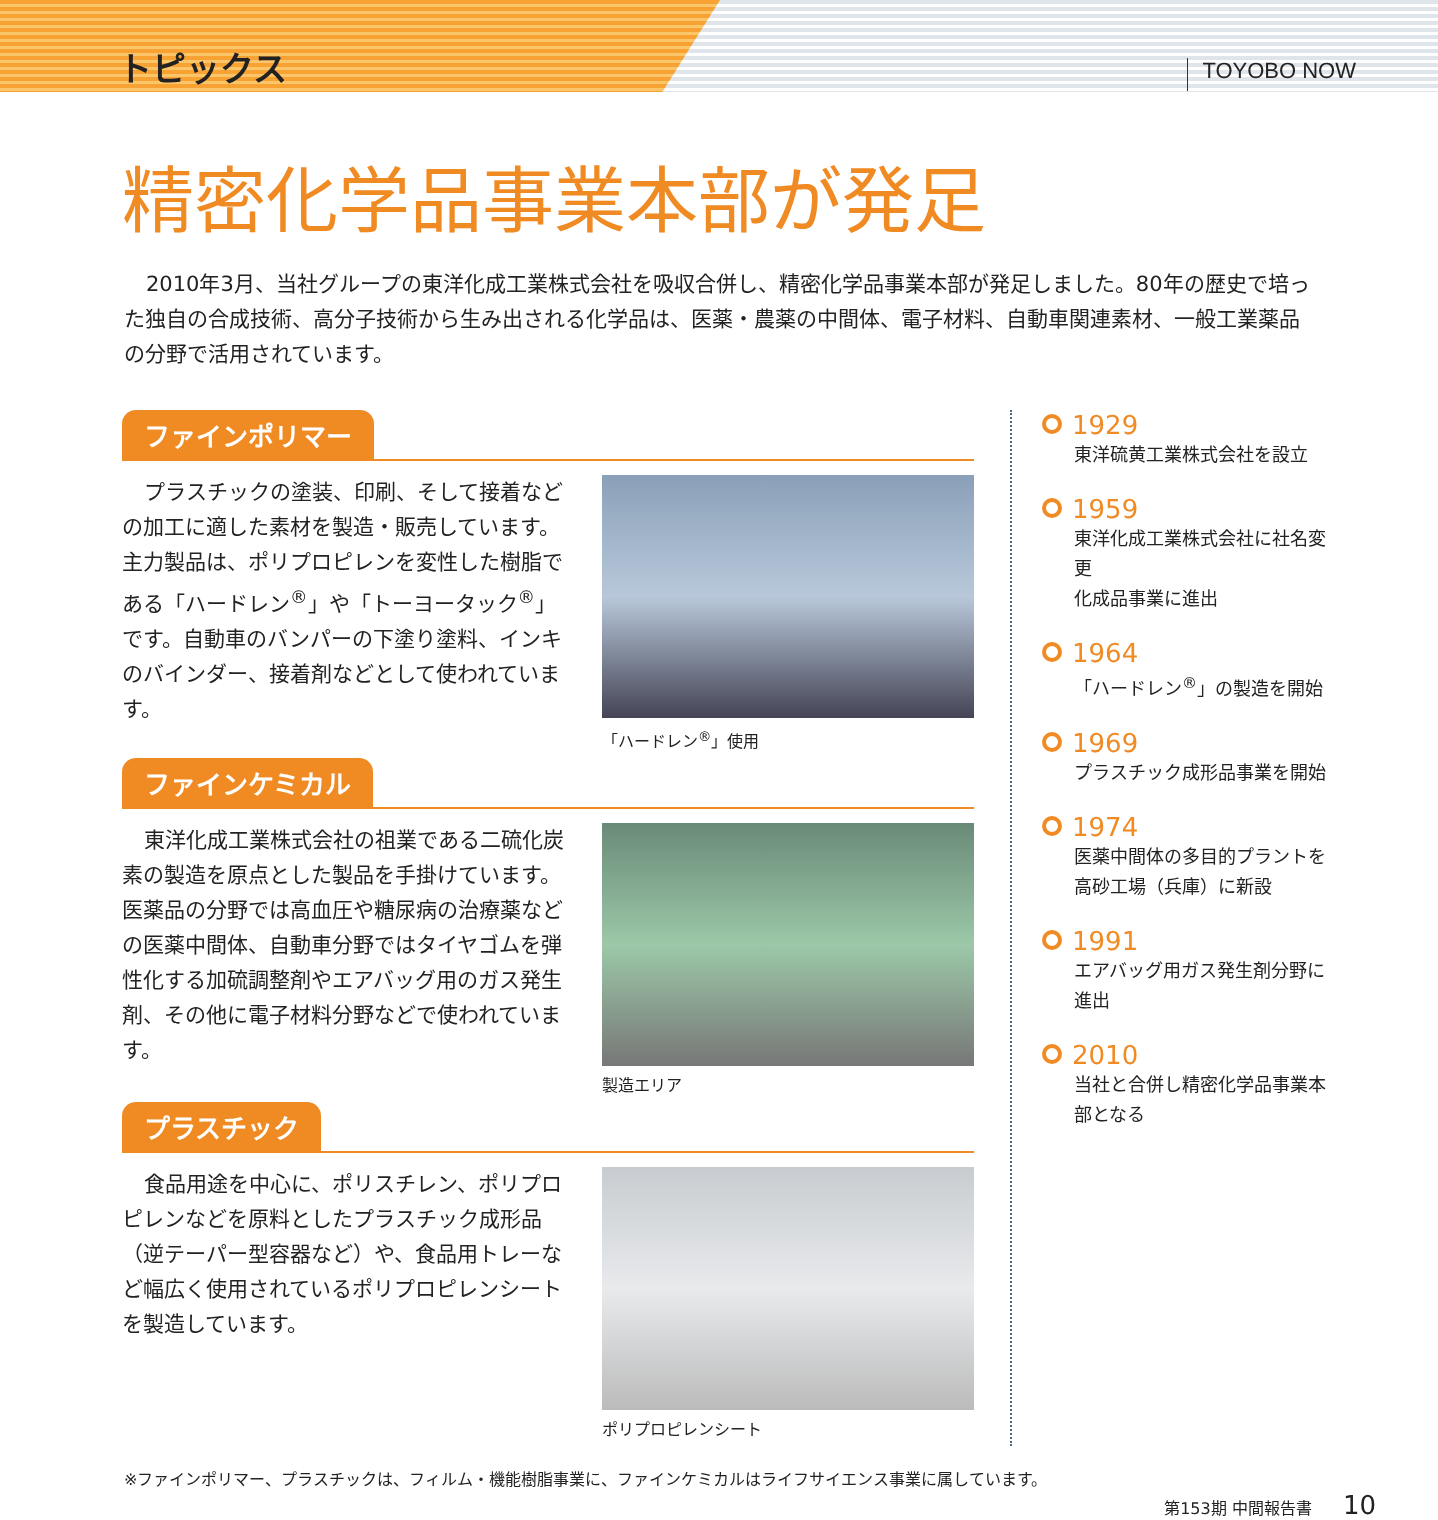トピックス TOYOBO NOW
精密化学品事業本部が発足
2010年3月、当社グループの東洋化成工業株式会社を吸収合併し、精密化学品事業本部が発足しました。80年の歴史で培った独自の合成技術、高分子技術から生み出される化学品は、医薬・農薬の中間体、電子材料、自動車関連素材、一般工業薬品の分野で活用されています。
ファインポリマー
プラスチックの塗装、印刷、そして接着などの加工に適した素材を製造・販売しています。主力製品は、ポリプロピレンを変性した樹脂である「ハードレン<sup>®</sup>」や「トーヨータック<sup>®</sup>」です。自動車のバンパーの下塗り塗料、インキのバインダー、接着剤などとして使われています。
「ハードレン<sup>®</sup>」使用
ファインケミカル
東洋化成工業株式会社の祖業である二硫化炭素の製造を原点とした製品を手掛けています。医薬品の分野では高血圧や糖尿病の治療薬などの医薬中間体、自動車分野ではタイヤゴムを弾性化する加硫調整剤やエアバッグ用のガス発生剤、その他に電子材料分野などで使われています。
製造エリア
プラスチック
食品用途を中心に、ポリスチレン、ポリプロピレンなどを原料としたプラスチック成形品（逆テーパー型容器など）や、食品用トレーなど幅広く使用されているポリプロピレンシートを製造しています。
ポリプロピレンシート
1929
東洋硫黄工業株式会社を設立
1959
東洋化成工業株式会社に社名変更
化成品事業に進出
1964
「ハードレン<sup>®</sup>」の製造を開始
1969
プラスチック成形品事業を開始
1974
医薬中間体の多目的プラントを高砂工場（兵庫）に新設
1991
エアバッグ用ガス発生剤分野に進出
2010
当社と合併し精密化学品事業本部となる
※ファインポリマー、プラスチックは、フィルム・機能樹脂事業に、ファインケミカルはライフサイエンス事業に属しています。
第153期 中間報告書 10